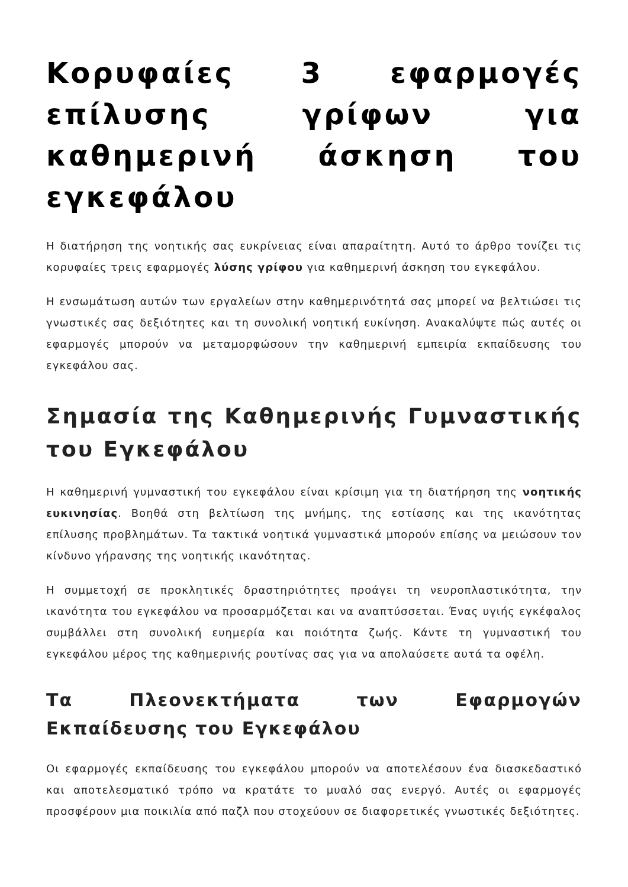Κορυφαίες 3 εφαρμογές επίλυσης γρίφων για καθημερινή άσκηση του εγκεφάλου
Η διατήρηση της νοητικής σας ευκρίνειας είναι απαραίτητη. Αυτό το άρθρο τονίζει τις κορυφαίες τρεις εφαρμογές λύσης γρίφου για καθημερινή άσκηση του εγκεφάλου.
Η ενσωμάτωση αυτών των εργαλείων στην καθημερινότητά σας μπορεί να βελτιώσει τις γνωστικές σας δεξιότητες και τη συνολική νοητική ευκίνηση. Ανακαλύψτε πώς αυτές οι εφαρμογές μπορούν να μεταμορφώσουν την καθημερινή εμπειρία εκπαίδευσης του εγκεφάλου σας.
Σημασία της Καθημερινής Γυμναστικής του Εγκεφάλου
Η καθημερινή γυμναστική του εγκεφάλου είναι κρίσιμη για τη διατήρηση της νοητικής ευκινησίας. Βοηθά στη βελτίωση της μνήμης, της εστίασης και της ικανότητας επίλυσης προβλημάτων. Τα τακτικά νοητικά γυμναστικά μπορούν επίσης να μειώσουν τον κίνδυνο γήρανσης της νοητικής ικανότητας.
Η συμμετοχή σε προκλητικές δραστηριότητες προάγει τη νευροπλαστικότητα, την ικανότητα του εγκεφάλου να προσαρμόζεται και να αναπτύσσεται. Ένας υγιής εγκέφαλος συμβάλλει στη συνολική ευημερία και ποιότητα ζωής. Κάντε τη γυμναστική του εγκεφάλου μέρος της καθημερινής ρουτίνας σας για να απολαύσετε αυτά τα οφέλη.
Τα Πλεονεκτήματα των Εφαρμογών Εκπαίδευσης του Εγκεφάλου
Οι εφαρμογές εκπαίδευσης του εγκεφάλου μπορούν να αποτελέσουν ένα διασκεδαστικό και αποτελεσματικό τρόπο να κρατάτε το μυαλό σας ενεργό. Αυτές οι εφαρμογές προσφέρουν μια ποικιλία από παζλ που στοχεύουν σε διαφορετικές γνωστικές δεξιότητες.